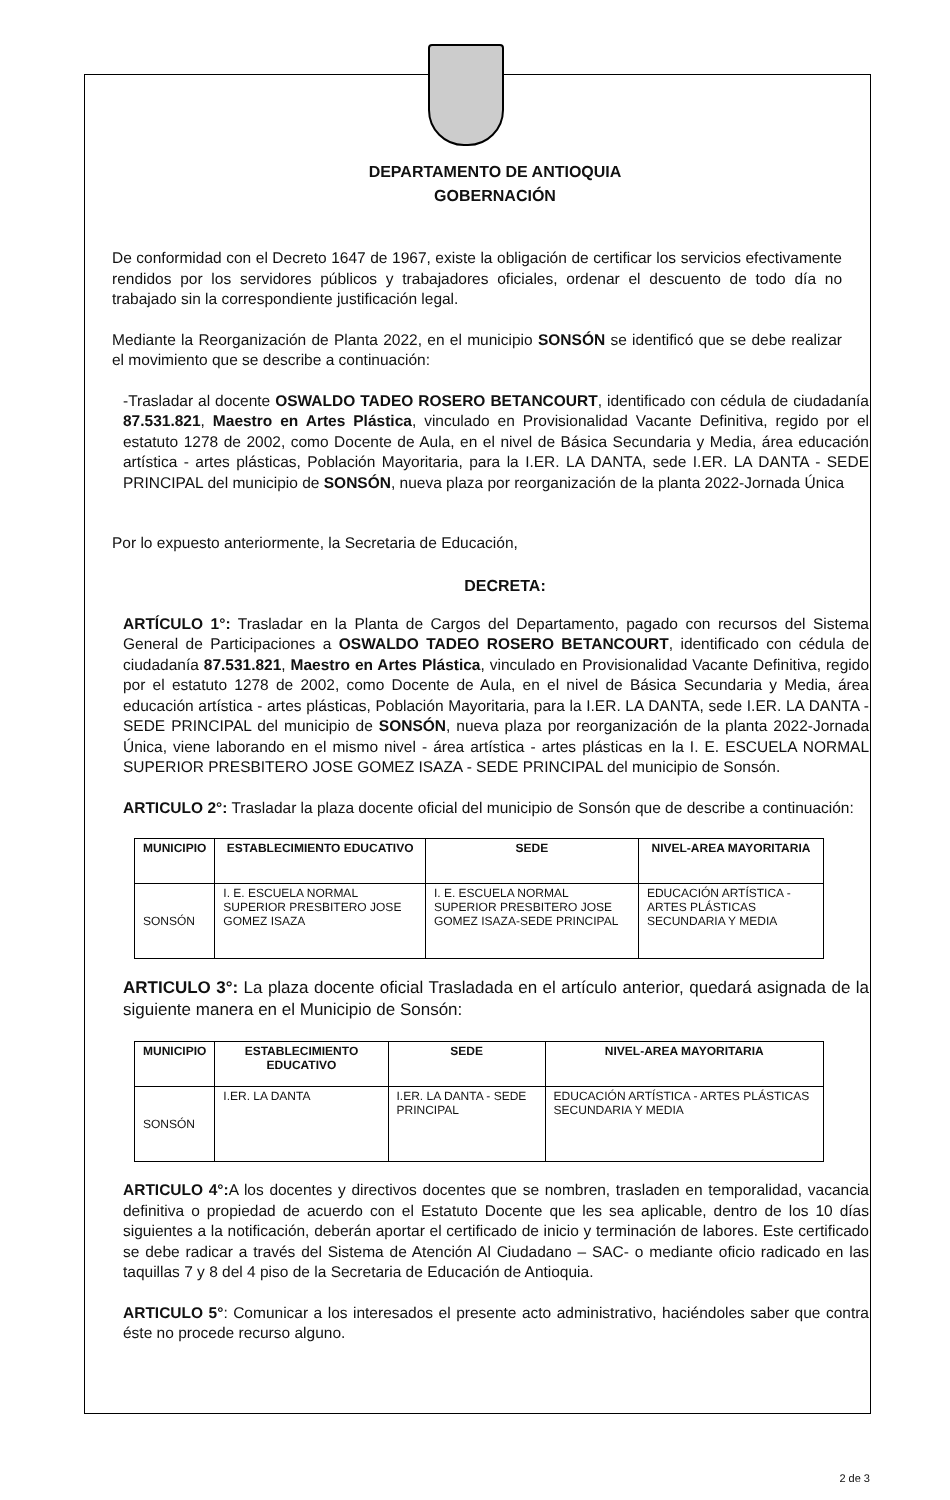DEPARTAMENTO DE ANTIOQUIA
GOBERNACIÓN
De conformidad con el Decreto 1647 de 1967, existe la obligación de certificar los servicios efectivamente rendidos por los servidores públicos y trabajadores oficiales, ordenar el descuento de todo día no trabajado sin la correspondiente justificación legal.
Mediante la Reorganización de Planta 2022, en el municipio SONSÓN se identificó que se debe realizar el movimiento que se describe a continuación:
-Trasladar al docente OSWALDO TADEO ROSERO BETANCOURT, identificado con cédula de ciudadanía 87.531.821, Maestro en Artes Plástica, vinculado en Provisionalidad Vacante Definitiva, regido por el estatuto 1278 de 2002, como Docente de Aula, en el nivel de Básica Secundaria y Media, área educación artística - artes plásticas, Población Mayoritaria, para la I.ER. LA DANTA, sede I.ER. LA DANTA - SEDE PRINCIPAL del municipio de SONSÓN, nueva plaza por reorganización de la planta 2022-Jornada Única
Por lo expuesto anteriormente, la Secretaria de Educación,
DECRETA:
ARTÍCULO 1°: Trasladar en la Planta de Cargos del Departamento, pagado con recursos del Sistema General de Participaciones a OSWALDO TADEO ROSERO BETANCOURT, identificado con cédula de ciudadanía 87.531.821, Maestro en Artes Plástica, vinculado en Provisionalidad Vacante Definitiva, regido por el estatuto 1278 de 2002, como Docente de Aula, en el nivel de Básica Secundaria y Media, área educación artística - artes plásticas, Población Mayoritaria, para la I.ER. LA DANTA, sede I.ER. LA DANTA - SEDE PRINCIPAL del municipio de SONSÓN, nueva plaza por reorganización de la planta 2022-Jornada Única, viene laborando en el mismo nivel - área artística - artes plásticas en la I. E. ESCUELA NORMAL SUPERIOR PRESBITERO JOSE GOMEZ ISAZA - SEDE PRINCIPAL del municipio de Sonsón.
ARTICULO 2°: Trasladar la plaza docente oficial del municipio de Sonsón que de describe a continuación:
| MUNICIPIO | ESTABLECIMIENTO EDUCATIVO | SEDE | NIVEL-AREA MAYORITARIA |
| --- | --- | --- | --- |
| SONSÓN | I. E. ESCUELA NORMAL SUPERIOR PRESBITERO JOSE GOMEZ ISAZA | I. E. ESCUELA NORMAL SUPERIOR PRESBITERO JOSE GOMEZ ISAZA-SEDE PRINCIPAL | EDUCACIÓN ARTÍSTICA - ARTES PLÁSTICAS SECUNDARIA Y MEDIA |
ARTICULO 3°: La plaza docente oficial Trasladada en el artículo anterior, quedará asignada de la siguiente manera en el Municipio de Sonsón:
| MUNICIPIO | ESTABLECIMIENTO EDUCATIVO | SEDE | NIVEL-AREA MAYORITARIA |
| --- | --- | --- | --- |
| SONSÓN | I.ER. LA DANTA | I.ER. LA DANTA - SEDE PRINCIPAL | EDUCACIÓN ARTÍSTICA - ARTES PLÁSTICAS SECUNDARIA Y MEDIA |
ARTICULO 4°: A los docentes y directivos docentes que se nombren, trasladen en temporalidad, vacancia definitiva o propiedad de acuerdo con el Estatuto Docente que les sea aplicable, dentro de los 10 días siguientes a la notificación, deberán aportar el certificado de inicio y terminación de labores. Este certificado se debe radicar a través del Sistema de Atención Al Ciudadano – SAC- o mediante oficio radicado en las taquillas 7 y 8 del 4 piso de la Secretaria de Educación de Antioquia.
ARTICULO 5°: Comunicar a los interesados el presente acto administrativo, haciéndoles saber que contra éste no procede recurso alguno.
2 de 3